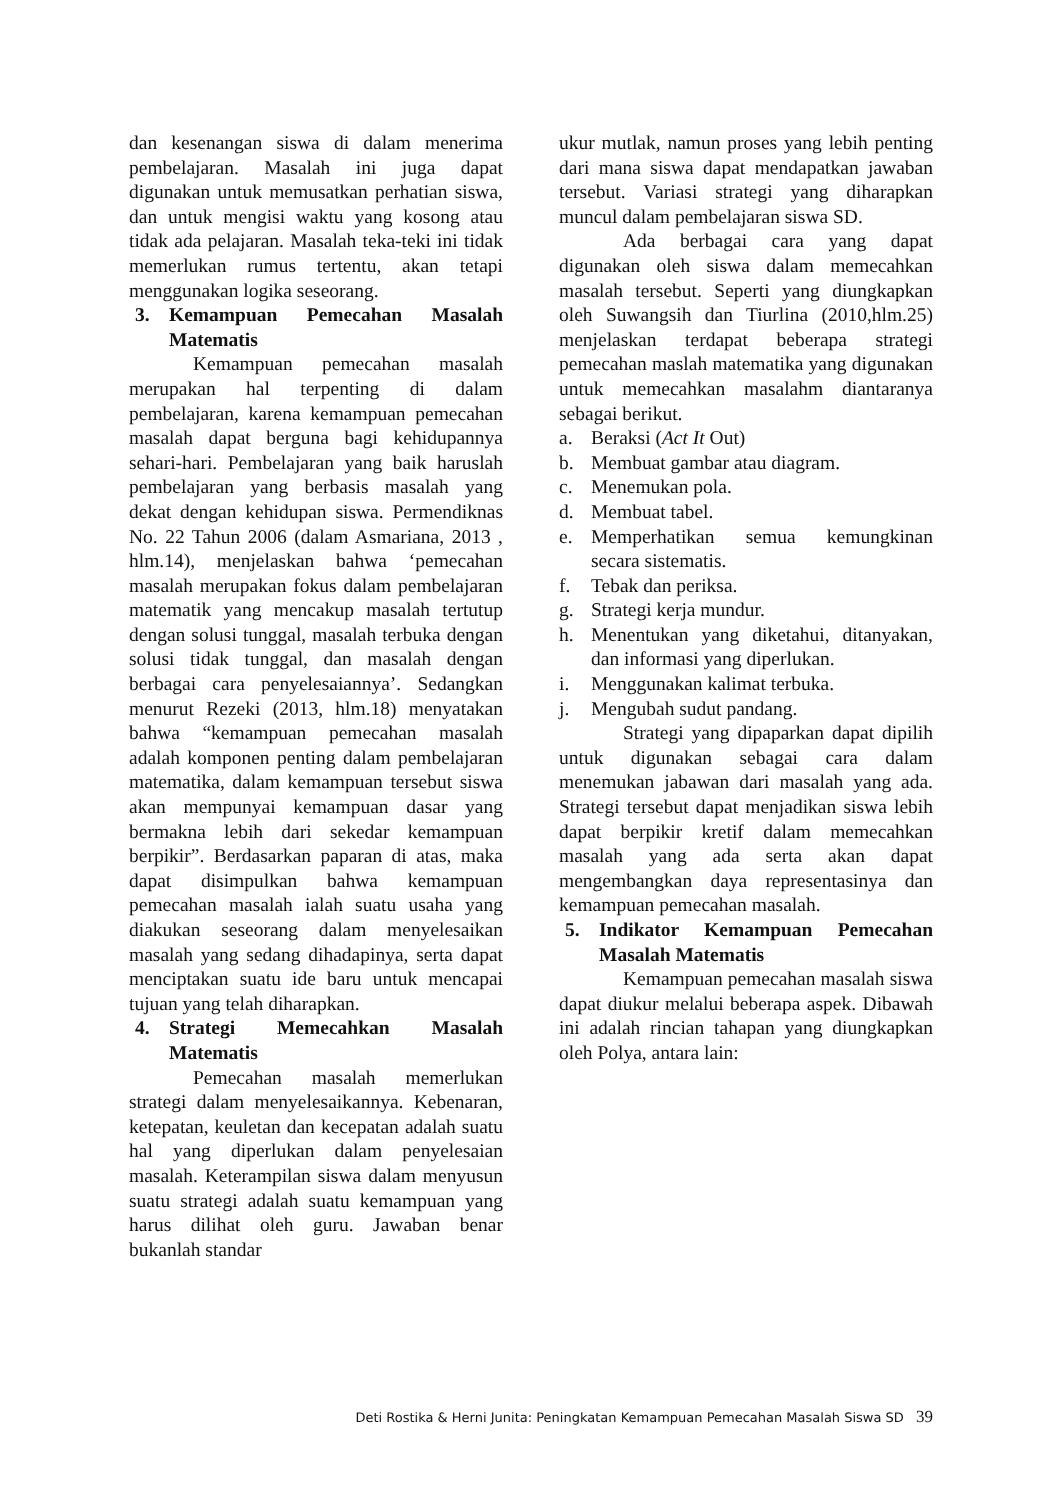dan kesenangan siswa di dalam menerima pembelajaran. Masalah ini juga dapat digunakan untuk memusatkan perhatian siswa, dan untuk mengisi waktu yang kosong atau tidak ada pelajaran. Masalah teka-teki ini tidak memerlukan rumus tertentu, akan tetapi menggunakan logika seseorang.
3. Kemampuan Pemecahan Masalah Matematis
Kemampuan pemecahan masalah merupakan hal terpenting di dalam pembelajaran, karena kemampuan pemecahan masalah dapat berguna bagi kehidupannya sehari-hari. Pembelajaran yang baik haruslah pembelajaran yang berbasis masalah yang dekat dengan kehidupan siswa. Permendiknas No. 22 Tahun 2006 (dalam Asmariana, 2013 , hlm.14), menjelaskan bahwa ‘pemecahan masalah merupakan fokus dalam pembelajaran matematik yang mencakup masalah tertutup dengan solusi tunggal, masalah terbuka dengan solusi tidak tunggal, dan masalah dengan berbagai cara penyelesaiannya’. Sedangkan menurut Rezeki (2013, hlm.18) menyatakan bahwa “kemampuan pemecahan masalah adalah komponen penting dalam pembelajaran matematika, dalam kemampuan tersebut siswa akan mempunyai kemampuan dasar yang bermakna lebih dari sekedar kemampuan berpikir”. Berdasarkan paparan di atas, maka dapat disimpulkan bahwa kemampuan pemecahan masalah ialah suatu usaha yang diakukan seseorang dalam menyelesaikan masalah yang sedang dihadapinya, serta dapat menciptakan suatu ide baru untuk mencapai tujuan yang telah diharapkan.
4. Strategi Memecahkan Masalah Matematis
Pemecahan masalah memerlukan strategi dalam menyelesaikannya. Kebenaran, ketepatan, keuletan dan kecepatan adalah suatu hal yang diperlukan dalam penyelesaian masalah. Keterampilan siswa dalam menyusun suatu strategi adalah suatu kemampuan yang harus dilihat oleh guru. Jawaban benar bukanlah standar
ukur mutlak, namun proses yang lebih penting dari mana siswa dapat mendapatkan jawaban tersebut. Variasi strategi yang diharapkan muncul dalam pembelajaran siswa SD.
Ada berbagai cara yang dapat digunakan oleh siswa dalam memecahkan masalah tersebut. Seperti yang diungkapkan oleh Suwangsih dan Tiurlina (2010,hlm.25) menjelaskan terdapat beberapa strategi pemecahan maslah matematika yang digunakan untuk memecahkan masalahm diantaranya sebagai berikut.
a. Beraksi (Act It Out)
b. Membuat gambar atau diagram.
c. Menemukan pola.
d. Membuat tabel.
e. Memperhatikan semua kemungkinan secara sistematis.
f. Tebak dan periksa.
g. Strategi kerja mundur.
h. Menentukan yang diketahui, ditanyakan, dan informasi yang diperlukan.
i. Menggunakan kalimat terbuka.
j. Mengubah sudut pandang.
Strategi yang dipaparkan dapat dipilih untuk digunakan sebagai cara dalam menemukan jabawan dari masalah yang ada. Strategi tersebut dapat menjadikan siswa lebih dapat berpikir kretif dalam memecahkan masalah yang ada serta akan dapat mengembangkan daya representasinya dan kemampuan pemecahan masalah.
5. Indikator Kemampuan Pemecahan Masalah Matematis
Kemampuan pemecahan masalah siswa dapat diukur melalui beberapa aspek. Dibawah ini adalah rincian tahapan yang diungkapkan oleh Polya, antara lain:
Deti Rostika & Herni Junita: Peningkatan Kemampuan Pemecahan Masalah Siswa SD 39